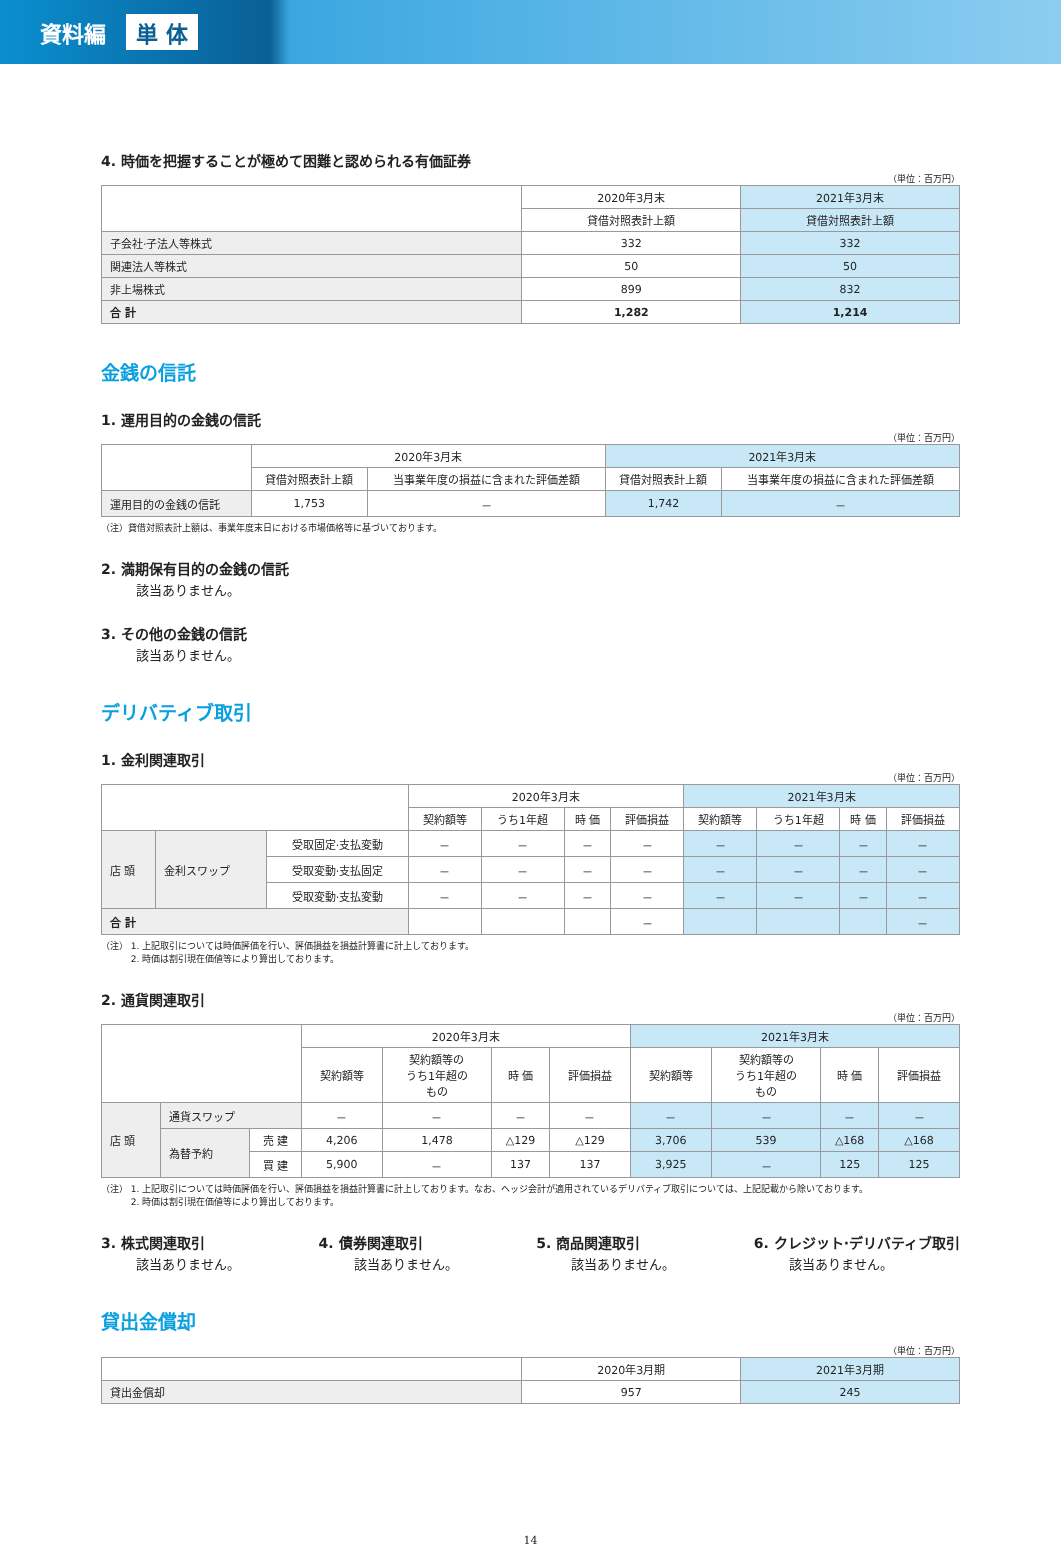資料編 単 体
4. 時価を把握することが極めて困難と認められる有価証券
（単位：百万円）
| | 2020年3月末 | 2021年3月末 |
| --- | --- | --- |
| | 貸借対照表計上額 | 貸借対照表計上額 |
| 子会社·子法人等株式 | 332 | 332 |
| 関連法人等株式 | 50 | 50 |
| 非上場株式 | 899 | 832 |
| 合 計 | 1,282 | 1,214 |
金銭の信託
1. 運用目的の金銭の信託
（単位：百万円）
| | 2020年3月末 | | 2021年3月末 | |
| --- | --- | --- | --- | --- |
| | 貸借対照表計上額 | 当事業年度の損益に含まれた評価差額 | 貸借対照表計上額 | 当事業年度の損益に含まれた評価差額 |
| 運用目的の金銭の信託 | 1,753 | － | 1,742 | － |
（注）貸借対照表計上額は、事業年度末日における市場価格等に基づいております。
2. 満期保有目的の金銭の信託
該当ありません。
3. その他の金銭の信託
該当ありません。
デリバティブ取引
1. 金利関連取引
（単位：百万円）
| | | | 2020年3月末 | | | | 2021年3月末 | | | |
| --- | --- | --- | --- | --- | --- | --- | --- | --- | --- | --- |
| | | | 契約額等 | うち1年超 | 時 価 | 評価損益 | 契約額等 | うち1年超 | 時 価 | 評価損益 |
| 店 頭 | 金利スワップ | 受取固定·支払変動 | － | － | － | － | － | － | － | － |
| | | 受取変動·支払固定 | － | － | － | － | － | － | － | － |
| | | 受取変動·支払変動 | － | － | － | － | － | － | － | － |
| 合 計 | | | | | | － | | | | － |
（注） 1. 上記取引については時価評価を行い、評価損益を損益計算書に計上しております。
　　　 2. 時価は割引現在価値等により算出しております。
2. 通貨関連取引
（単位：百万円）
| | | | 2020年3月末 | | | | 2021年3月末 | | | |
| --- | --- | --- | --- | --- | --- | --- | --- | --- | --- | --- |
| | | | 契約額等 | 契約額等の うち1年超の もの | 時 価 | 評価損益 | 契約額等 | 契約額等の うち1年超の もの | 時 価 | 評価損益 |
| 店 頭 | 通貨スワップ | | － | － | － | － | － | － | － | － |
| | 為替予約 | 売 建 | 4,206 | 1,478 | △129 | △129 | 3,706 | 539 | △168 | △168 |
| | | 買 建 | 5,900 | － | 137 | 137 | 3,925 | － | 125 | 125 |
（注） 1. 上記取引については時価評価を行い、評価損益を損益計算書に計上しております。なお、ヘッジ会計が適用されているデリバティブ取引については、上記記載から除いております。
　　　 2. 時価は割引現在価値等により算出しております。
3. 株式関連取引
該当ありません。
4. 債券関連取引
該当ありません。
5. 商品関連取引
該当ありません。
6. クレジット·デリバティブ取引
該当ありません。
貸出金償却
（単位：百万円）
| | 2020年3月期 | 2021年3月期 |
| --- | --- | --- |
| 貸出金償却 | 957 | 245 |
14